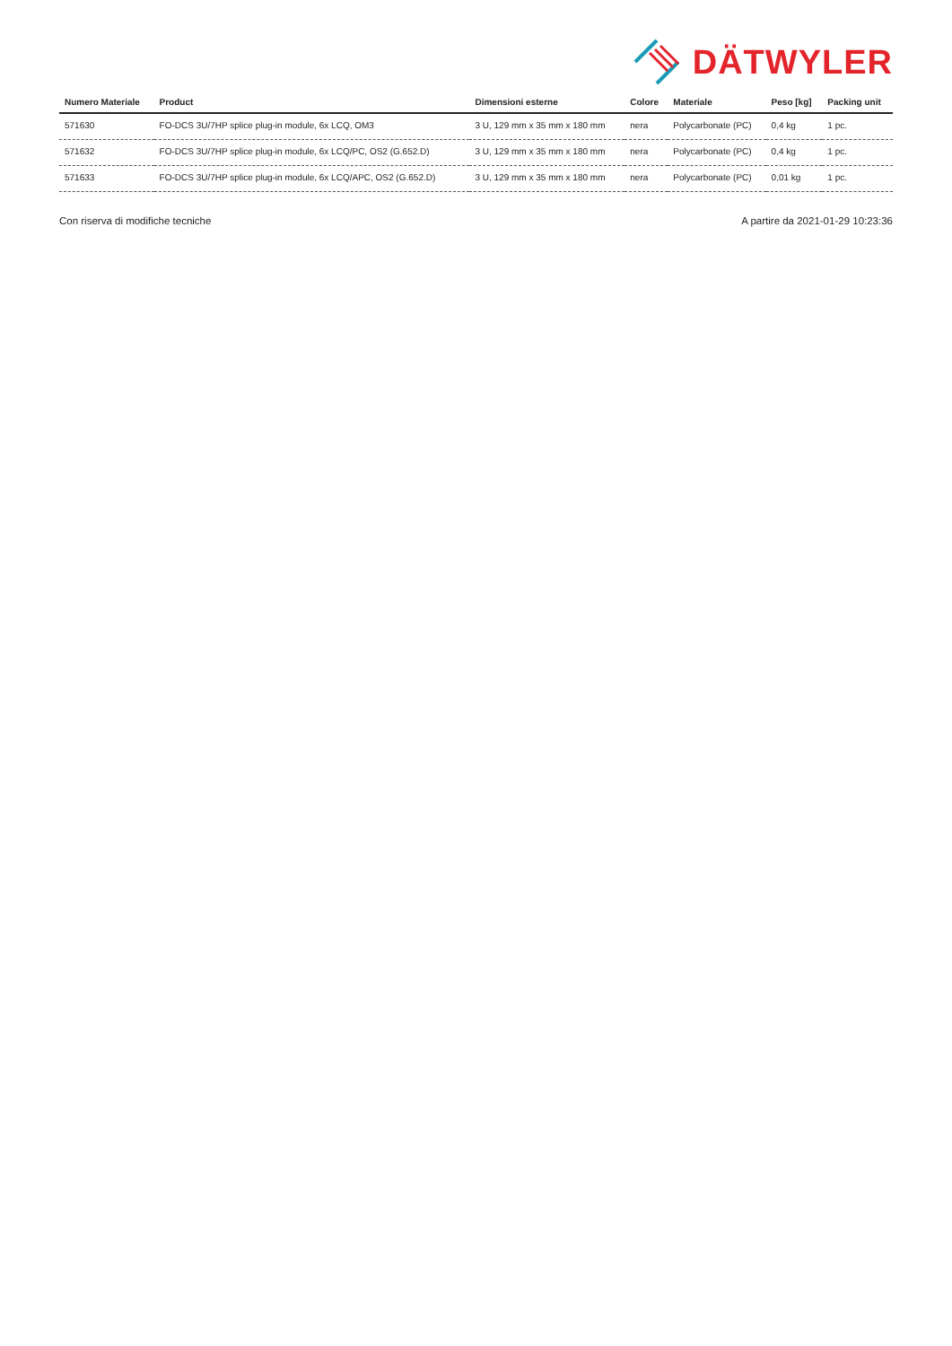DÄTWYLER
| Numero Materiale | Product | Dimensioni esterne | Colore | Materiale | Peso [kg] | Packing unit |
| --- | --- | --- | --- | --- | --- | --- |
| 571630 | FO-DCS 3U/7HP splice plug-in module, 6x LCQ, OM3 | 3 U, 129 mm x 35 mm x 180 mm | nera | Polycarbonate (PC) | 0,4 kg | 1 pc. |
| 571632 | FO-DCS 3U/7HP splice plug-in module, 6x LCQ/PC, OS2 (G.652.D) | 3 U, 129 mm x 35 mm x 180 mm | nera | Polycarbonate (PC) | 0,4 kg | 1 pc. |
| 571633 | FO-DCS 3U/7HP splice plug-in module, 6x LCQ/APC, OS2 (G.652.D) | 3 U, 129 mm x 35 mm x 180 mm | nera | Polycarbonate (PC) | 0,01 kg | 1 pc. |
Con riserva di modifiche tecniche A partire da 2021-01-29 10:23:36